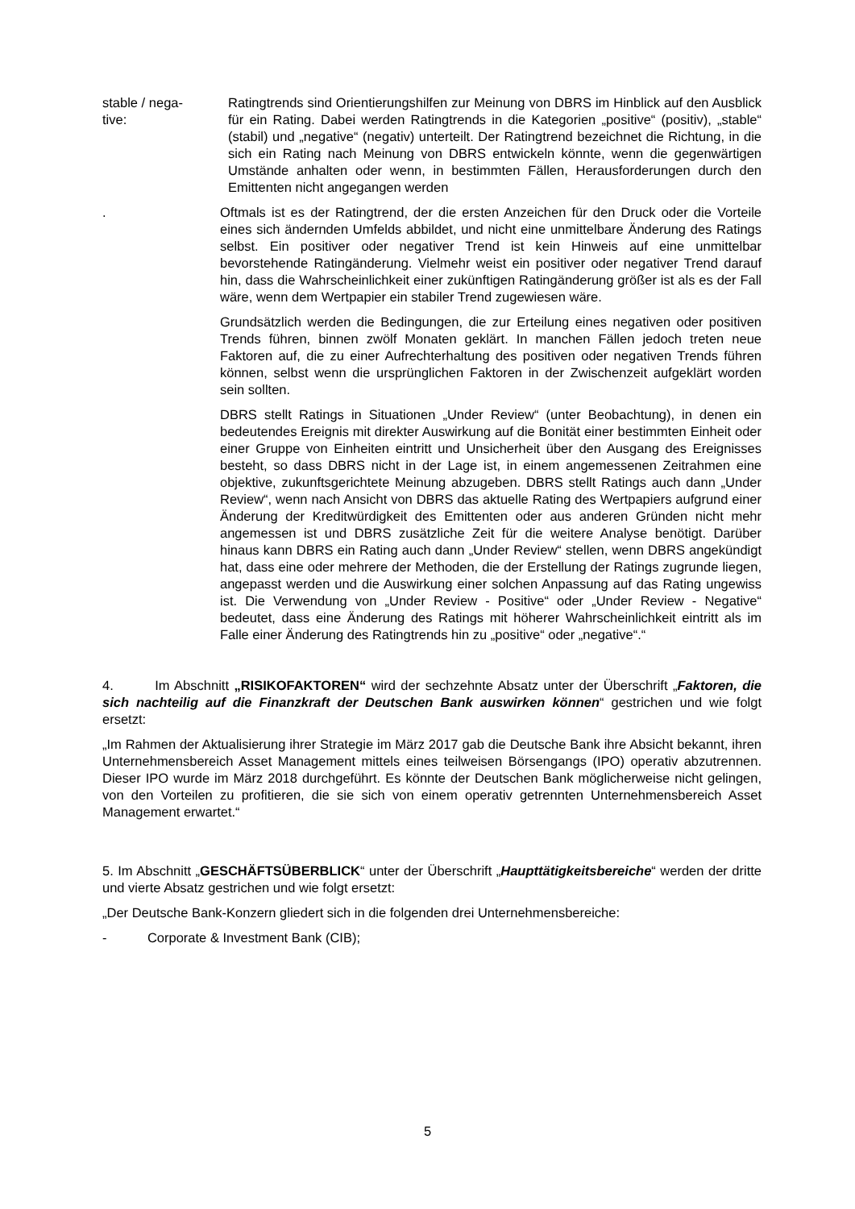stable / nega-
tive:
Ratingtrends sind Orientierungshilfen zur Meinung von DBRS im Hinblick auf den Ausblick für ein Rating. Dabei werden Ratingtrends in die Kategorien „positive“ (positiv), „stable“ (stabil) und „negative“ (negativ) unterteilt. Der Ratingtrend bezeichnet die Richtung, in die sich ein Rating nach Meinung von DBRS entwickeln könnte, wenn die gegenwärtigen Umstände anhalten oder wenn, in bestimmten Fällen, Herausforderungen durch den Emittenten nicht angegangen werden
. Oftmals ist es der Ratingtrend, der die ersten Anzeichen für den Druck oder die Vorteile eines sich ändernden Umfelds abbildet, und nicht eine unmittelbare Änderung des Ratings selbst. Ein positiver oder negativer Trend ist kein Hinweis auf eine unmittelbar bevorstehende Ratingänderung. Vielmehr weist ein positiver oder negativer Trend darauf hin, dass die Wahrscheinlichkeit einer zukünftigen Ratingänderung größer ist als es der Fall wäre, wenn dem Wertpapier ein stabiler Trend zugewiesen wäre.
Grundsätzlich werden die Bedingungen, die zur Erteilung eines negativen oder positiven Trends führen, binnen zwölf Monaten geklärt. In manchen Fällen jedoch treten neue Faktoren auf, die zu einer Aufrechterhaltung des positiven oder negativen Trends führen können, selbst wenn die ursprünglichen Faktoren in der Zwischenzeit aufgeklärt worden sein sollten.
DBRS stellt Ratings in Situationen „Under Review“ (unter Beobachtung), in denen ein bedeutendes Ereignis mit direkter Auswirkung auf die Bonität einer bestimmten Einheit oder einer Gruppe von Einheiten eintritt und Unsicherheit über den Ausgang des Ereignisses besteht, so dass DBRS nicht in der Lage ist, in einem angemessenen Zeitrahmen eine objektive, zukunftsgerichtete Meinung abzugeben. DBRS stellt Ratings auch dann „Under Review“, wenn nach Ansicht von DBRS das aktuelle Rating des Wertpapiers aufgrund einer Änderung der Kreditwürdigkeit des Emittenten oder aus anderen Gründen nicht mehr angemessen ist und DBRS zusätzliche Zeit für die weitere Analyse benötigt. Darüber hinaus kann DBRS ein Rating auch dann „Under Review“ stellen, wenn DBRS angekündigt hat, dass eine oder mehrere der Methoden, die der Erstellung der Ratings zugrunde liegen, angepasst werden und die Auswirkung einer solchen Anpassung auf das Rating ungewiss ist. Die Verwendung von „Under Review - Positive“ oder „Under Review - Negative“ bedeutet, dass eine Änderung des Ratings mit höherer Wahrscheinlichkeit eintritt als im Falle einer Änderung des Ratingtrends hin zu „positive“ oder „negative“.“
4. Im Abschnitt „RISIKOFAKTOREN“ wird der sechzehnte Absatz unter der Überschrift „Faktoren, die sich nachteilig auf die Finanzkraft der Deutschen Bank auswirken können“ gestrichen und wie folgt ersetzt:
„Im Rahmen der Aktualisierung ihrer Strategie im März 2017 gab die Deutsche Bank ihre Absicht bekannt, ihren Unternehmensbereich Asset Management mittels eines teilweisen Börsengangs (IPO) operativ abzutrennen. Dieser IPO wurde im März 2018 durchgeführt. Es könnte der Deutschen Bank möglicherweise nicht gelingen, von den Vorteilen zu profitieren, die sie sich von einem operativ getrennten Unternehmensbereich Asset Management erwartet.“
5. Im Abschnitt „GESCHÄFTSÜBERBLICK“ unter der Überschrift „Haupttätigkeitsbereiche“ werden der dritte und vierte Absatz gestrichen und wie folgt ersetzt:
„Der Deutsche Bank-Konzern gliedert sich in die folgenden drei Unternehmensbereiche:
- Corporate & Investment Bank (CIB);
5